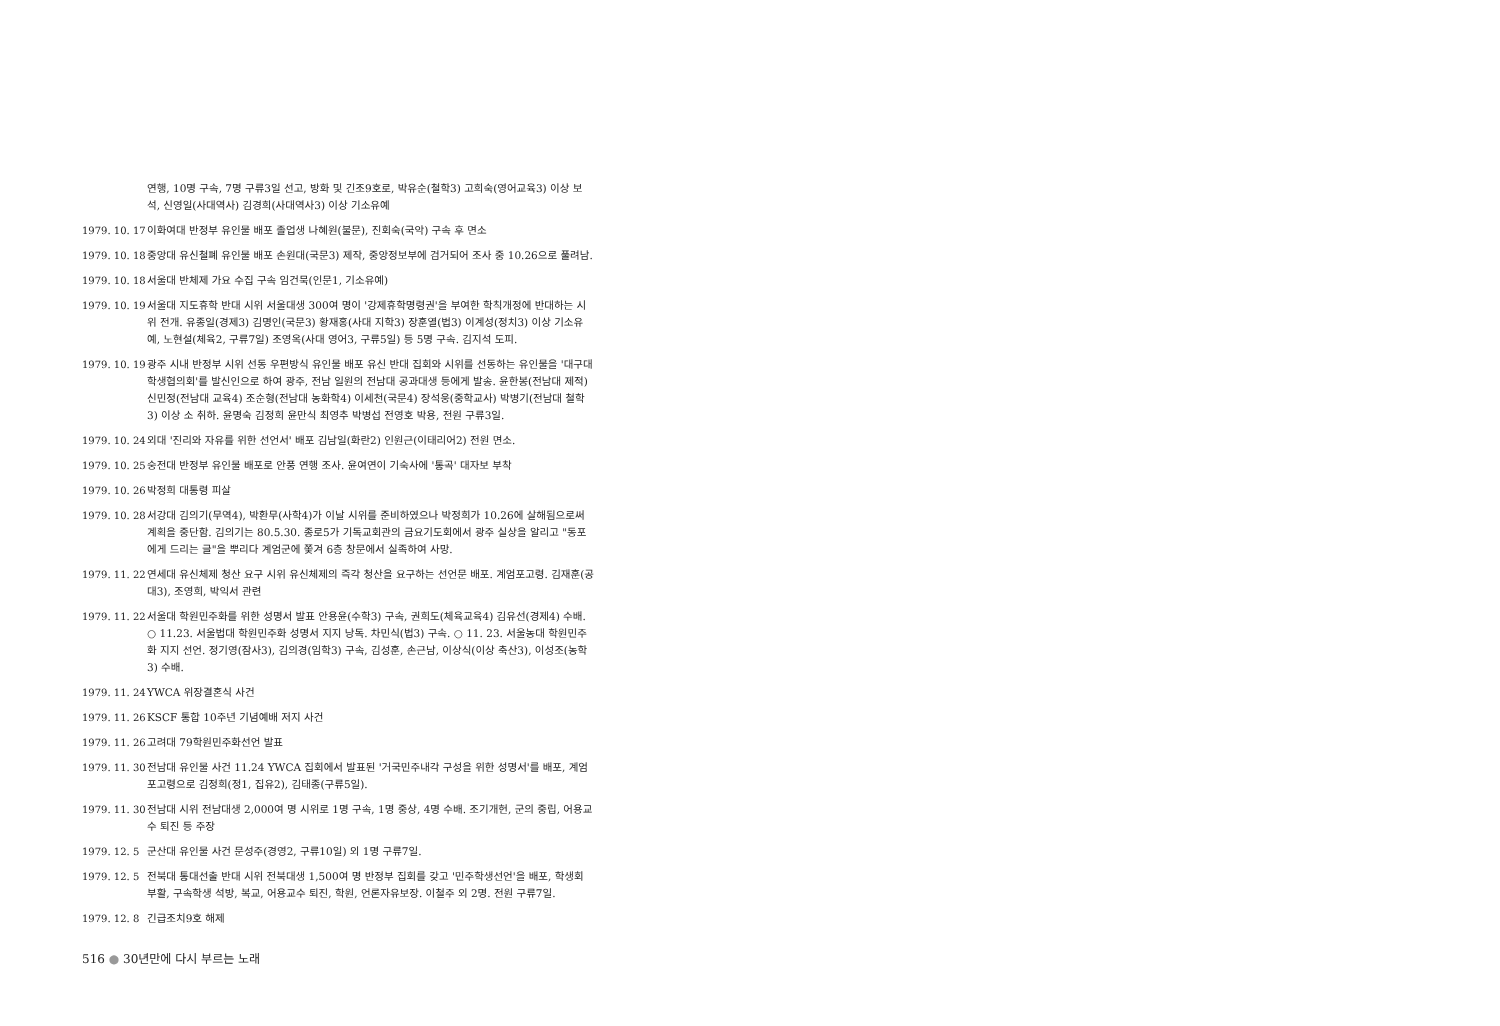연행, 10명 구속, 7명 구류3일 선고, 방화 및 긴조9호로, 박유순(철학3) 고희숙(영어교육3) 이상 보석, 신영일(사대역사) 김경희(사대역사3) 이상 기소유예
1979. 10. 17
이화여대 반정부 유인물 배포 졸업생 나혜원(불문), 진회숙(국악) 구속 후 면소
1979. 10. 18
중앙대 유신철폐 유인물 배포 손원대(국문3) 제작, 중앙정보부에 검거되어 조사 중 10.26으로 풀려남.
1979. 10. 18
서울대 반체제 가요 수집 구속 임건묵(인문1, 기소유예)
1979. 10. 19
서울대 지도휴학 반대 시위 서울대생 300여 명이 '강제휴학명령권'을 부여한 학칙개정에 반대하는 시위 전개. 유종일(경제3) 김명인(국문3) 황재홍(사대 지학3) 장훈열(법3) 이계성(정치3) 이상 기소유예, 노현설(체육2, 구류7일) 조영옥(사대 영어3, 구류5일) 등 5명 구속. 김지석 도피.
1979. 10. 19
광주 시내 반정부 시위 선동 우편방식 유인물 배포 유신 반대 집회와 시위를 선동하는 유인물을 '대구대학생협의회'를 발신인으로 하여 광주, 전남 일원의 전남대 공과대생 등에게 발송. 윤한봉(전남대 제적) 신민정(전남대 교육4) 조순형(전남대 농화학4) 이세천(국문4) 장석웅(중학교사) 박병기(전남대 철학3) 이상 소 취하. 윤명숙 김정희 윤만식 최영추 박병섭 전영호 박용, 전원 구류3일.
1979. 10. 24
외대 '진리와 자유를 위한 선언서' 배포 김남일(화란2) 인원근(이태리어2) 전원 면소.
1979. 10. 25
숭전대 반정부 유인물 배포로 안풍 연행 조사. 윤여연이 기숙사에 '통곡' 대자보 부착
1979. 10. 26
박정희 대통령 피살
1979. 10. 28
서강대 김의기(무역4), 박환무(사학4)가 이날 시위를 준비하였으나 박정희가 10.26에 살해됨으로써 계획을 중단함. 김의기는 80.5.30. 종로5가 기독교회관의 금요기도회에서 광주 실상을 알리고 "동포에게 드리는 글"을 뿌리다 계엄군에 쫓겨 6층 창문에서 실족하여 사망.
1979. 11. 22
연세대 유신체제 청산 요구 시위 유신체제의 즉각 청산을 요구하는 선언문 배포. 계엄포고령. 김재훈(공대3), 조영희, 박익서 관련
1979. 11. 22
서울대 학원민주화를 위한 성명서 발표 안용윤(수학3) 구속, 권희도(체육교육4) 김유선(경제4) 수배. ○ 11.23. 서울법대 학원민주화 성명서 지지 낭독. 차민식(법3) 구속. ○ 11. 23. 서울농대 학원민주화 지지 선언. 정기영(잠사3), 김의경(임학3) 구속, 김성훈, 손근남, 이상식(이상 축산3), 이성조(농학3) 수배.
1979. 11. 24
YWCA 위장결혼식 사건
1979. 11. 26
KSCF 통합 10주년 기념예배 저지 사건
1979. 11. 26
고려대 79학원민주화선언 발표
1979. 11. 30
전남대 유인물 사건 11.24 YWCA 집회에서 발표된 '거국민주내각 구성을 위한 성명서'를 배포, 계엄포고령으로 김정희(정1, 집유2), 김태종(구류5일).
1979. 11. 30
전남대 시위 전남대생 2,000여 명 시위로 1명 구속, 1명 중상, 4명 수배. 조기개헌, 군의 중립, 어용교수 퇴진 등 주장
1979. 12. 5
군산대 유인물 사건 문성주(경영2, 구류10일) 외 1명 구류7일.
1979. 12. 5
전북대 통대선출 반대 시위 전북대생 1,500여 명 반정부 집회를 갖고 '민주학생선언'을 배포, 학생회 부활, 구속학생 석방, 복교, 어용교수 퇴진, 학원, 언론자유보장. 이철주 외 2명. 전원 구류7일.
1979. 12. 8
긴급조치9호 해제
516 ● 30년만에 다시 부르는 노래